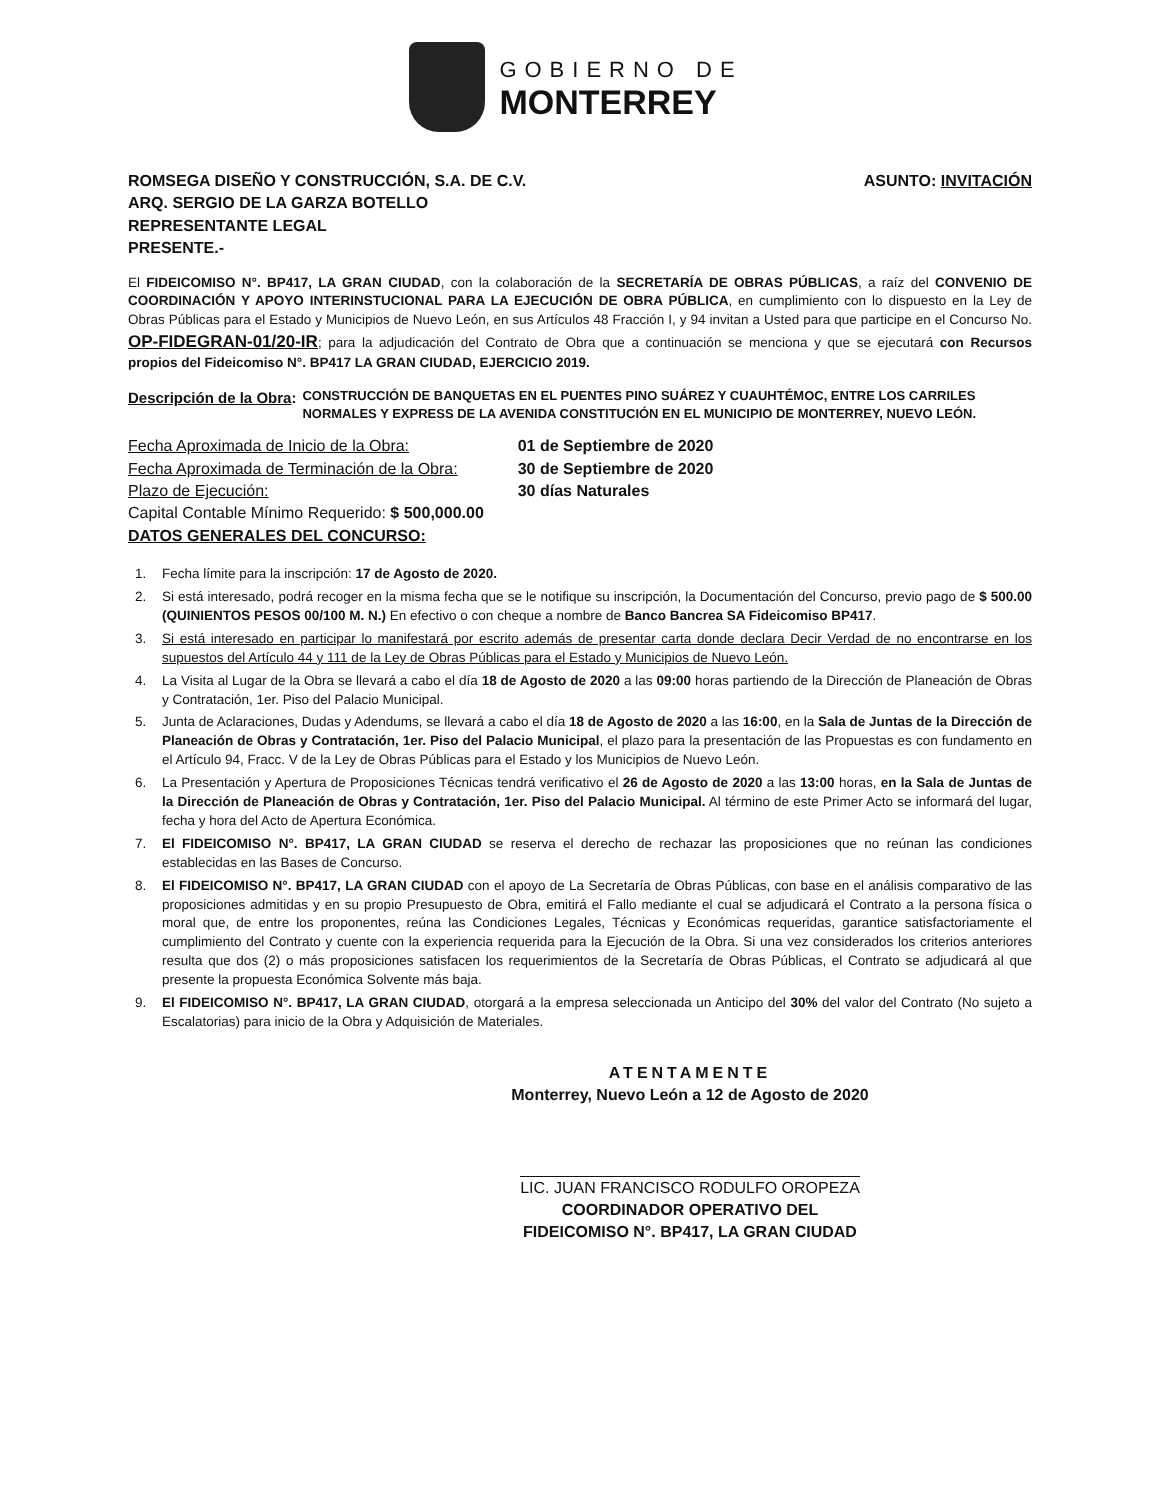GOBIERNO DE
MONTERREY
ROMSEGA DISEÑO Y CONSTRUCCIÓN, S.A. DE C.V.
ARQ. SERGIO DE LA GARZA BOTELLO
REPRESENTANTE LEGAL
PRESENTE.-
ASUNTO: INVITACIÓN
El FIDEICOMISO N°. BP417, LA GRAN CIUDAD, con la colaboración de la SECRETARÍA DE OBRAS PÚBLICAS, a raíz del CONVENIO DE COORDINACIÓN Y APOYO INTERINSTUCIONAL PARA LA EJECUCIÓN DE OBRA PÚBLICA, en cumplimiento con lo dispuesto en la Ley de Obras Públicas para el Estado y Municipios de Nuevo León, en sus Artículos 48 Fracción I, y 94 invitan a Usted para que participe en el Concurso No. OP-FIDEGRAN-01/20-IR; para la adjudicación del Contrato de Obra que a continuación se menciona y que se ejecutará con Recursos propios del Fideicomiso N°. BP417 LA GRAN CIUDAD, EJERCICIO 2019.
Descripción de la Obra: CONSTRUCCIÓN DE BANQUETAS EN EL PUENTES PINO SUÁREZ Y CUAUHTÉMOC, ENTRE LOS CARRILES NORMALES Y EXPRESS DE LA AVENIDA CONSTITUCIÓN EN EL MUNICIPIO DE MONTERREY, NUEVO LEÓN.
| Fecha Aproximada de Inicio de la Obra: | 01 de Septiembre de 2020 |
| Fecha Aproximada de Terminación de la Obra: | 30 de Septiembre de 2020 |
| Plazo de Ejecución: | 30 días Naturales |
Capital Contable Mínimo Requerido: $ 500,000.00
DATOS GENERALES DEL CONCURSO:
1. Fecha límite para la inscripción: 17 de Agosto de 2020.
2. Si está interesado, podrá recoger en la misma fecha que se le notifique su inscripción, la Documentación del Concurso, previo pago de $ 500.00 (QUINIENTOS PESOS 00/100 M. N.) En efectivo o con cheque a nombre de Banco Bancrea SA Fideicomiso BP417.
3. Si está interesado en participar lo manifestará por escrito además de presentar carta donde declara Decir Verdad de no encontrarse en los supuestos del Artículo 44 y 111 de la Ley de Obras Públicas para el Estado y Municipios de Nuevo León.
4. La Visita al Lugar de la Obra se llevará a cabo el día 18 de Agosto de 2020 a las 09:00 horas partiendo de la Dirección de Planeación de Obras y Contratación, 1er. Piso del Palacio Municipal.
5. Junta de Aclaraciones, Dudas y Adendums, se llevará a cabo el día 18 de Agosto de 2020 a las 16:00, en la Sala de Juntas de la Dirección de Planeación de Obras y Contratación, 1er. Piso del Palacio Municipal, el plazo para la presentación de las Propuestas es con fundamento en el Artículo 94, Fracc. V de la Ley de Obras Públicas para el Estado y los Municipios de Nuevo León.
6. La Presentación y Apertura de Proposiciones Técnicas tendrá verificativo el 26 de Agosto de 2020 a las 13:00 horas, en la Sala de Juntas de la Dirección de Planeación de Obras y Contratación, 1er. Piso del Palacio Municipal. Al término de este Primer Acto se informará del lugar, fecha y hora del Acto de Apertura Económica.
7. El FIDEICOMISO N°. BP417, LA GRAN CIUDAD se reserva el derecho de rechazar las proposiciones que no reúnan las condiciones establecidas en las Bases de Concurso.
8. El FIDEICOMISO N°. BP417, LA GRAN CIUDAD con el apoyo de La Secretaría de Obras Públicas, con base en el análisis comparativo de las proposiciones admitidas y en su propio Presupuesto de Obra, emitirá el Fallo mediante el cual se adjudicará el Contrato a la persona física o moral que, de entre los proponentes, reúna las Condiciones Legales, Técnicas y Económicas requeridas, garantice satisfactoriamente el cumplimiento del Contrato y cuente con la experiencia requerida para la Ejecución de la Obra. Si una vez considerados los criterios anteriores resulta que dos (2) o más proposiciones satisfacen los requerimientos de la Secretaría de Obras Públicas, el Contrato se adjudicará al que presente la propuesta Económica Solvente más baja.
9. El FIDEICOMISO N°. BP417, LA GRAN CIUDAD, otorgará a la empresa seleccionada un Anticipo del 30% del valor del Contrato (No sujeto a Escalatorias) para inicio de la Obra y Adquisición de Materiales.
ATENTAMENTE
Monterrey, Nuevo León a 12 de Agosto de 2020
LIC. JUAN FRANCISCO RODULFO OROPEZA
COORDINADOR OPERATIVO DEL
FIDEICOMISO N°. BP417, LA GRAN CIUDAD